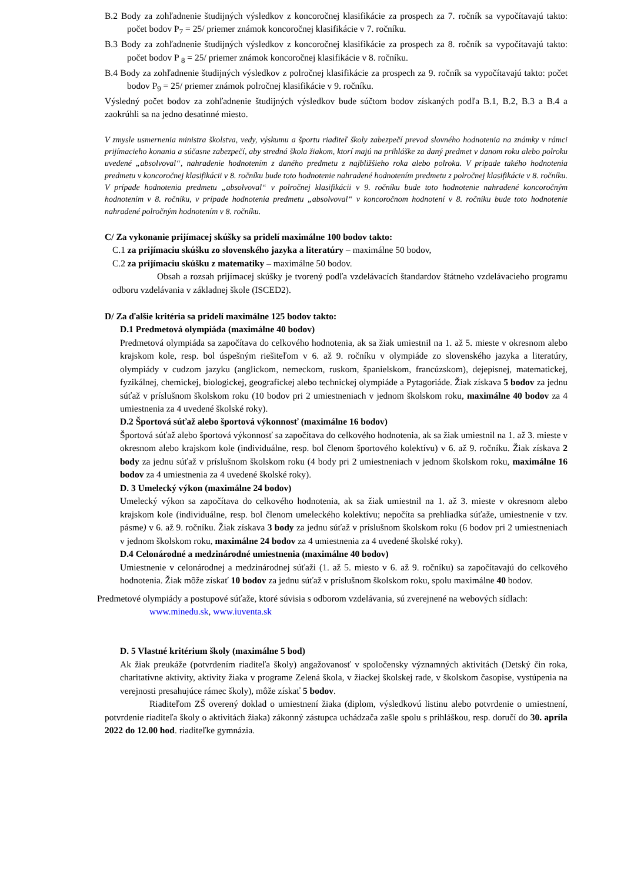B.2 Body za zohľadnenie študijných výsledkov z koncoročnej klasifikácie za prospech za 7. ročník sa vypočítavajú takto: počet bodov P<sub>7</sub> = 25/ priemer známok koncoročnej klasifikácie v 7. ročníku.
B.3 Body za zohľadnenie študijných výsledkov z koncoročnej klasifikácie za prospech za 8. ročník sa vypočítavajú takto: počet bodov P <sub>8</sub> = 25/ priemer známok koncoročnej klasifikácie v 8. ročníku.
B.4 Body za zohľadnenie študijných výsledkov z polročnej klasifikácie za prospech za 9. ročník sa vypočítavajú takto: počet bodov P<sub>9</sub> = 25/ priemer známok polročnej klasifikácie v 9. ročníku.
Výsledný počet bodov za zohľadnenie študijných výsledkov bude súčtom bodov získaných podľa B.1, B.2, B.3 a B.4 a zaokrúhli sa na jedno desatinné miesto.
V zmysle usmernenia ministra školstva, vedy, výskumu a športu riaditeľ školy zabezpečí prevod slovného hodnotenia na známky v rámci prijímacieho konania a súčasne zabezpečí, aby stredná škola žiakom, ktorí majú na prihláške za daný predmet v danom roku alebo polroku uvedené „absolvoval“, nahradenie hodnotením z daného predmetu z najbližšieho roka alebo polroka. V prípade takého hodnotenia predmetu v koncoročnej klasifikácii v 8. ročníku bude toto hodnotenie nahradené hodnotením predmetu z polročnej klasifikácie v 8. ročníku. V prípade hodnotenia predmetu „absolvoval“ v polročnej klasifikácii v 9. ročníku bude toto hodnotenie nahradené koncoročným hodnotením v 8. ročníku, v prípade hodnotenia predmetu „absolvoval“ v koncoročnom hodnotení v 8. ročníku bude toto hodnotenie nahradené polročným hodnotením v 8. ročníku.
C/ Za vykonanie prijímacej skúšky sa pridelí maximálne 100 bodov takto:
C.1 za prijímaciu skúšku zo slovenského jazyka a literatúry – maximálne 50 bodov,
C.2 za prijímaciu skúšku z matematiky – maximálne 50 bodov.
Obsah a rozsah prijímacej skúšky je tvorený podľa vzdelávacích štandardov štátneho vzdelávacieho programu odboru vzdelávania v základnej škole (ISCED2).
D/ Za ďalšie kritéria sa pridelí maximálne 125 bodov takto:
D.1 Predmetová olympiáda (maximálne 40 bodov)
Predmetová olympiáda sa započítava do celkového hodnotenia, ak sa žiak umiestnil na 1. až 5. mieste v okresnom alebo krajskom kole, resp. bol úspešným riešiteľom v 6. až 9. ročníku v olympiáde zo slovenského jazyka a literatúry, olympiády v cudzom jazyku (anglickom, nemeckom, ruskom, španielskom, francúzskom), dejepisnej, matematickej, fyzikálnej, chemickej, biologickej, geografickej alebo technickej olympiáde a Pytagoriáde. Žiak získava 5 bodov za jednu súťaž v príslušnom školskom roku (10 bodov pri 2 umiestneniach v jednom školskom roku, maximálne 40 bodov za 4 umiestnenia za 4 uvedené školské roky).
D.2 Športová súťaž alebo športová výkonnosť (maximálne 16 bodov)
Športová súťaž alebo športová výkonnosť sa započítava do celkového hodnotenia, ak sa žiak umiestnil na 1. až 3. mieste v okresnom alebo krajskom kole (individuálne, resp. bol členom športového kolektívu) v 6. až 9. ročníku. Žiak získava 2 body za jednu súťaž v príslušnom školskom roku (4 body pri 2 umiestneniach v jednom školskom roku, maximálne 16 bodov za 4 umiestnenia za 4 uvedené školské roky).
D. 3 Umelecký výkon (maximálne 24 bodov)
Umelecký výkon sa započítava do celkového hodnotenia, ak sa žiak umiestnil na 1. až 3. mieste v okresnom alebo krajskom kole (individuálne, resp. bol členom umeleckého kolektívu; nepočíta sa prehliadka súťaže, umiestnenie v tzv. pásme) v 6. až 9. ročníku. Žiak získava 3 body za jednu súťaž v príslušnom školskom roku (6 bodov pri 2 umiestneniach v jednom školskom roku, maximálne 24 bodov za 4 umiestnenia za 4 uvedené školské roky).
D.4 Celonárodné a medzinárodné umiestnenia (maximálne 40 bodov)
Umiestnenie v celonárodnej a medzinárodnej súťaži (1. až 5. miesto v 6. až 9. ročníku) sa započítavajú do celkového hodnotenia. Žiak môže získať 10 bodov za jednu súťaž v príslušnom školskom roku, spolu maximálne 40 bodov.
Predmetové olympiády a postupové súťaže, ktoré súvisia s odborom vzdelávania, sú zverejnené na webových sídlach:
www.minedu.sk, www.iuventa.sk
D. 5 Vlastné kritérium školy (maximálne 5 bod)
Ak žiak preukáže (potvrdením riaditeľa školy) angažovanosť v spoločensky významných aktivitách (Detský čin roka, charitatívne aktivity, aktivity žiaka v programe Zelená škola, v žiackej školskej rade, v školskom časopise, vystúpenia na verejnosti presahujúce rámec školy), môže získať 5 bodov.
Riaditeľom ZŠ overený doklad o umiestnení žiaka (diplom, výsledkovú listinu alebo potvrdenie o umiestnení, potvrdenie riaditeľa školy o aktivitách žiaka) zákonný zástupca uchádzača zašle spolu s prihláškou, resp. doručí do 30. apríla 2022 do 12.00 hod. riaditeľke gymnázia.